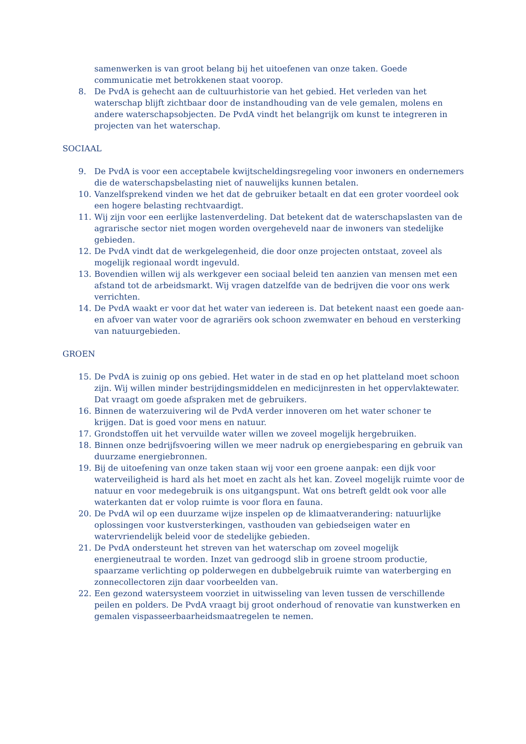samenwerken is van groot belang bij het uitoefenen van onze taken. Goede communicatie met betrokkenen staat voorop.
8. De PvdA is gehecht aan de cultuurhistorie van het gebied. Het verleden van het waterschap blijft zichtbaar door de instandhouding van de vele gemalen, molens en andere waterschapsobjecten. De PvdA vindt het belangrijk om kunst te integreren in projecten van het waterschap.
SOCIAAL
9. De PvdA is voor een acceptabele kwijtscheldingsregeling voor inwoners en ondernemers die de waterschapsbelasting niet of nauwelijks kunnen betalen.
10. Vanzelfsprekend vinden we het dat de gebruiker betaalt en dat een groter voordeel ook een hogere belasting rechtvaardigt.
11. Wij zijn voor een eerlijke lastenverdeling. Dat betekent dat de waterschapslasten van de agrarische sector niet mogen worden overgeheveld naar de inwoners van stedelijke gebieden.
12. De PvdA vindt dat de werkgelegenheid, die door onze projecten ontstaat, zoveel als mogelijk regionaal wordt ingevuld.
13. Bovendien willen wij als werkgever een sociaal beleid ten aanzien van mensen met een afstand tot de arbeidsmarkt. Wij vragen datzelfde van de bedrijven die voor ons werk verrichten.
14. De PvdA waakt er voor dat het water van iedereen is. Dat betekent naast een goede aan- en afvoer van water voor de agrariërs ook schoon zwemwater en behoud en versterking van natuurgebieden.
GROEN
15. De PvdA is zuinig op ons gebied. Het water in de stad en op het platteland moet schoon zijn. Wij willen minder bestrijdingsmiddelen en medicijnresten in het oppervlaktewater. Dat vraagt om goede afspraken met de gebruikers.
16. Binnen de waterzuivering wil de PvdA verder innoveren om het water schoner te krijgen. Dat is goed voor mens en natuur.
17. Grondstoffen uit het vervuilde water willen we zoveel mogelijk hergebruiken.
18. Binnen onze bedrijfsvoering willen we meer nadruk op energiebesparing en gebruik van duurzame energiebronnen.
19. Bij de uitoefening van onze taken staan wij voor een groene aanpak: een dijk voor waterveiligheid is hard als het moet en zacht als het kan. Zoveel mogelijk ruimte voor de natuur en voor medegebruik is ons uitgangspunt. Wat ons betreft geldt ook voor alle waterkanten dat er volop ruimte is voor flora en fauna.
20. De PvdA wil op een duurzame wijze inspelen op de klimaatverandering: natuurlijke oplossingen voor kustversterkingen, vasthouden van gebiedseigen water en watervriendelijk beleid voor de stedelijke gebieden.
21. De PvdA ondersteunt het streven van het waterschap om zoveel mogelijk energieneutraal te worden. Inzet van gedroogd slib in groene stroom productie, spaarzame verlichting op polderwegen en dubbelgebruik ruimte van waterberging en zonnecollectoren zijn daar voorbeelden van.
22. Een gezond watersysteem voorziet in uitwisseling van leven tussen de verschillende peilen en polders. De PvdA vraagt bij groot onderhoud of renovatie van kunstwerken en gemalen vispasseerbaarheidsmaatregelen te nemen.